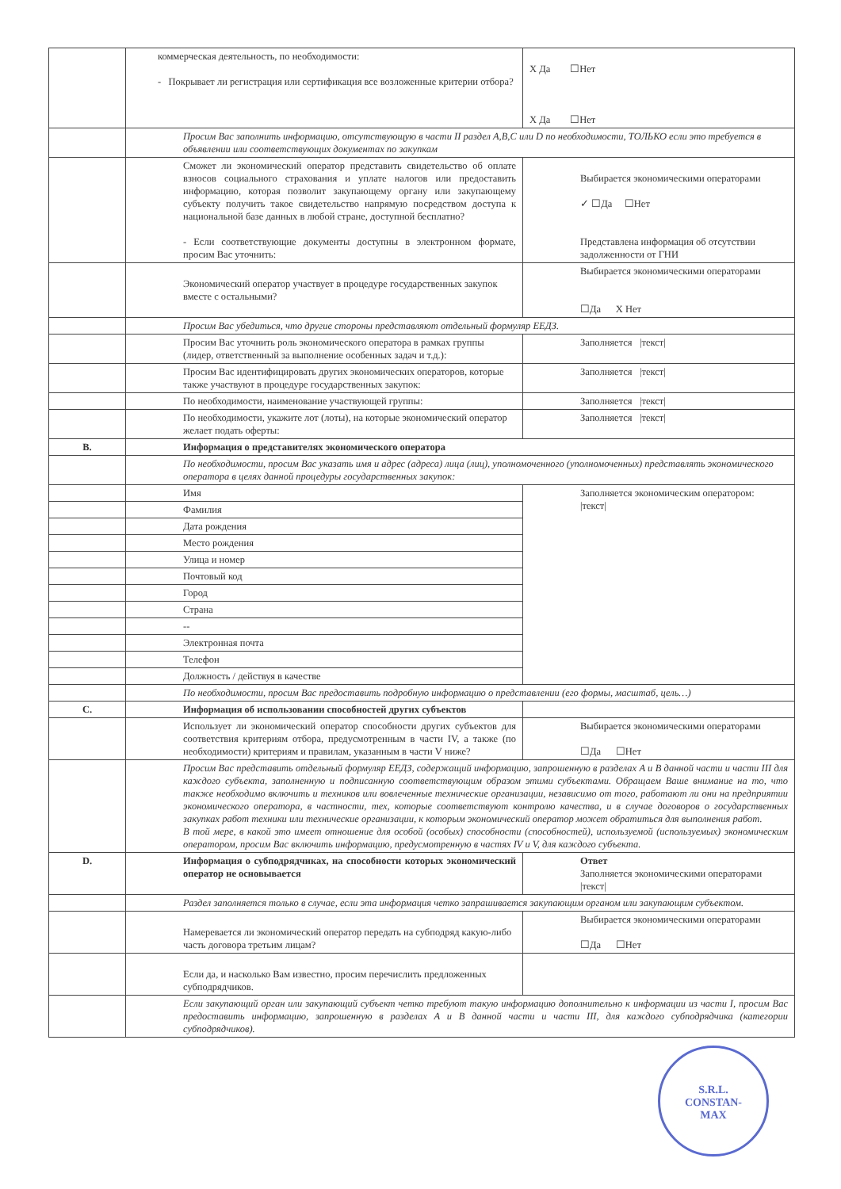| | коммерческая деятельность, по необходимости: - Покрывает ли регистрация или сертификация все возложенные критерии отбора? | X Да ☐Нет X Да ☐Нет |
| | Просим Вас заполнить информацию, отсутствующую в части II раздел A,B,C или D по необходимости, ТОЛЬКО если это требуется в объявлении или соответствующих документах по закупкам | |
| | Сможет ли экономический оператор представить свидетельство об оплате взносов социального страхования и уплате налогов или предоставить информацию, которая позволит закупающему органу или закупающему субъекту получить такое свидетельство напрямую посредством доступа к национальной базе данных в любой стране, доступной бесплатно? - Если соответствующие документы доступны в электронном формате, просим Вас уточнить: | Выбирается экономическими операторами ✓ ☐Да ☐Нет Представлена информация об отсутствии задолженности от ГНИ |
| | Экономический оператор участвует в процедуре государственных закупок вместе с остальными? | Выбирается экономическими операторами ☐Да X Нет |
| | Просим Вас убедиться, что другие стороны представляют отдельный формуляр ЕЕДЗ. | |
| | Просим Вас уточнить роль экономического оператора в рамках группы (лидер, ответственный за выполнение особенных задач и т.д.): | Заполняется /текст/ |
| | Просим Вас идентифицировать других экономических операторов, которые также участвуют в процедуре государственных закупок: | Заполняется /текст/ |
| | По необходимости, наименование участвующей группы: | Заполняется /текст/ |
| | По необходимости, укажите лот (лоты), на которые экономический оператор желает подать оферты: | Заполняется /текст/ |
| B. | Информация о представителях экономического оператора | |
| | По необходимости, просим Вас указать имя и адрес (адреса) лица (лиц), уполномоченного (уполномоченных) представлять экономического оператора в целях данной процедуры государственных закупок: | |
| | Имя | Заполняется экономическим оператором: /текст/ |
| | Фамилия | |
| | Дата рождения | |
| | Место рождения | |
| | Улица и номер | |
| | Почтовый код | |
| | Город | |
| | Страна | |
| | -- | |
| | Электронная почта | |
| | Телефон | |
| | Должность / действуя в качестве | |
| | По необходимости, просим Вас предоставить подробную информацию о представлении (его формы, масштаб, цель…) | |
| C. | Информация об использовании способностей других субъектов | |
| | Использует ли экономический оператор способности других субъектов для соответствия критериям отбора, предусмотренным в части IV, а также (по необходимости) критериям и правилам, указанным в части V ниже? | Выбирается экономическими операторами ☐Да ☐Нет |
| | Просим Вас представить отдельный формуляр ЕЕДЗ, содержащий информацию, запрошенную в разделах A и B данной части и части III для каждого субъекта, заполненную и подписанную соответствующим образом этими субъектами. Обращаем Ваше внимание на то, что также необходимо включить и техников или вовлеченные технические организации, независимо от того, работают ли они на предприятии экономического оператора, в частности, тех, которые соответствуют контролю качества, и в случае договоров о государственных закупках работ техники или технические организации, к которым экономический оператор может обратиться для выполнения работ. В той мере, в какой это имеет отношение для особой (особых) способности (способностей), используемой (используемых) экономическим оператором, просим Вас включить информацию, предусмотренную в частях IV и V, для каждого субъекта. | |
| D. | Информация о субподрядчиках, на способности которых экономический оператор не основывается | Ответ Заполняется экономическими операторами /текст/ |
| | Раздел заполняется только в случае, если эта информация четко запрашивается закупающим органом или закупающим субъектом. | |
| | Намеревается ли экономический оператор передать на субподряд какую-либо часть договора третьим лицам? | Выбирается экономическими операторами ☐Да ☐Нет |
| | Если да, и насколько Вам известно, просим перечислить предложенных субподрядчиков. | |
| | Если закупающий орган или закупающий субъект четко требуют такую информацию дополнительно к информации из части I, просим Вас предоставить информацию, запрошенную в разделах A и B данной части и части III, для каждого субподрядчика (категории субподрядчиков). | |
S.R.L.
CONSTAN-
MAX